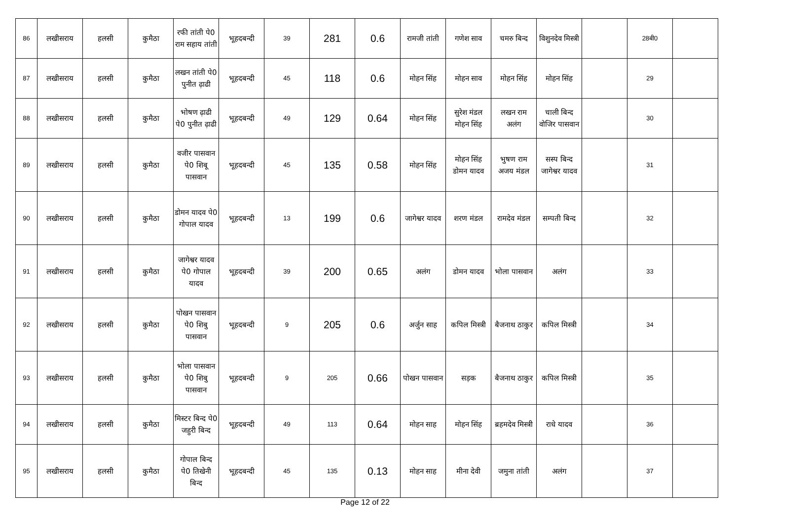| 86 | लखीसराय | हलसी | कुमैठा | रफी तांती पे0 राम सहाय तांती | भूहदबन्दी | 39 | 281 | 0.6 | रामजी तांती | गणेश साव | चमरु बिन्द | विशुनदेव मिस्त्री | | 28बी0 | |
| 87 | लखीसराय | हलसी | कुमैठा | लखन तांती पे0 पुनीत ढ़ाढी | भूहदबन्दी | 45 | 118 | 0.6 | मोहन सिंह | मोहन साव | मोहन सिंह | मोहन सिंह | | 29 | |
| 88 | लखीसराय | हलसी | कुमैठा | भोषण ढ़ाढी पे0 पुनीत ढ़ाढी | भूहदबन्दी | 49 | 129 | 0.64 | मोहन सिंह | सुरेश मंडल मोहन सिंह | लखन राम अलंग | चाली बिन्द वोजिर पासवान | | 30 | |
| 89 | लखीसराय | हलसी | कुमैठा | वजीर पासवान पे0 शिबू पासवान | भूहदबन्दी | 45 | 135 | 0.58 | मोहन सिंह | मोहन सिंह डोमन यादव | भुषण राम अजय मंडल | सस्प बिन्द जागेश्वर यादव | | 31 | |
| 90 | लखीसराय | हलसी | कुमैठा | डोमन यादव पे0 गोपाल यादव | भूहदबन्दी | 13 | 199 | 0.6 | जागेश्वर यादव | शरण मंडल | रामदेव मंडल | सम्पती बिन्द | | 32 | |
| 91 | लखीसराय | हलसी | कुमैठा | जागेश्वर यादव पे0 गोपाल यादव | भूहदबन्दी | 39 | 200 | 0.65 | अलंग | डोमन यादव | भोला पासवान | अलंग | | 33 | |
| 92 | लखीसराय | हलसी | कुमैठा | पोखन पासवान पे0 शिबु पासवान | भूहदबन्दी | 9 | 205 | 0.6 | अर्जुन साह | कपिल मिस्त्री | बैजनाथ ठाकुर | कपिल मिस्त्री | | 34 | |
| 93 | लखीसराय | हलसी | कुमैठा | भोला पासवान पे0 शिबु पासवान | भूहदबन्दी | 9 | 205 | 0.66 | पोखन पासवान | सड़क | बैजनाथ ठाकुर | कपिल मिस्त्री | | 35 | |
| 94 | लखीसराय | हलसी | कुमैठा | मिस्टर बिन्द पे0 जहुरी बिन्द | भूहदबन्दी | 49 | 113 | 0.64 | मोहन साह | मोहन सिंह | ब्रहमदेव मिस्त्री | राधे यादव | | 36 | |
| 95 | लखीसराय | हलसी | कुमैठा | गोपाल बिन्द पे0 तिखेनी बिन्द | भूहदबन्दी | 45 | 135 | 0.13 | मोहन साह | मीना देवी | जमुना तांती | अलंग | | 37 | |
Page 12 of 22